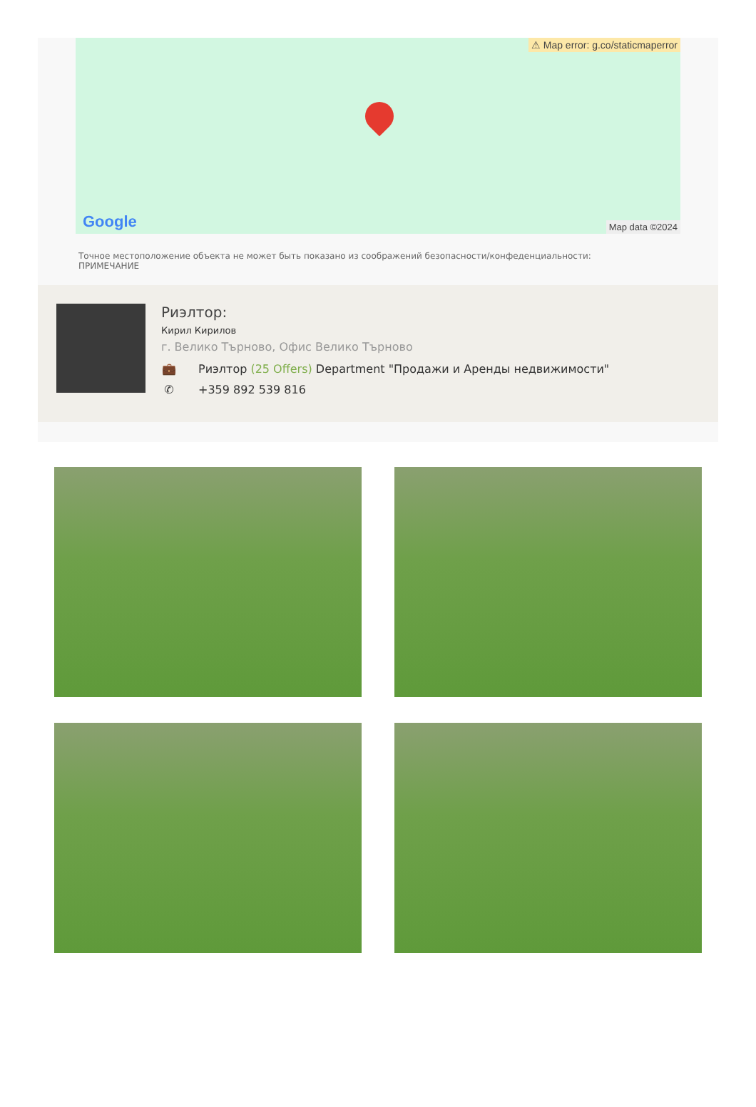⚠ Map error: g.co/staticmaperror
Google Map data ©2024
Точное местоположение объекта не может быть показано из соображений безопасности/конфеденциальности:
ПРИМЕЧАНИЕ
Риэлтор:
Кирил Кирилов
г. Велико Търново, Офис Велико Търново
💼 Риэлтор (25 Offers) Department "Продажи и Аренды недвижимости"
✆ +359 892 539 816